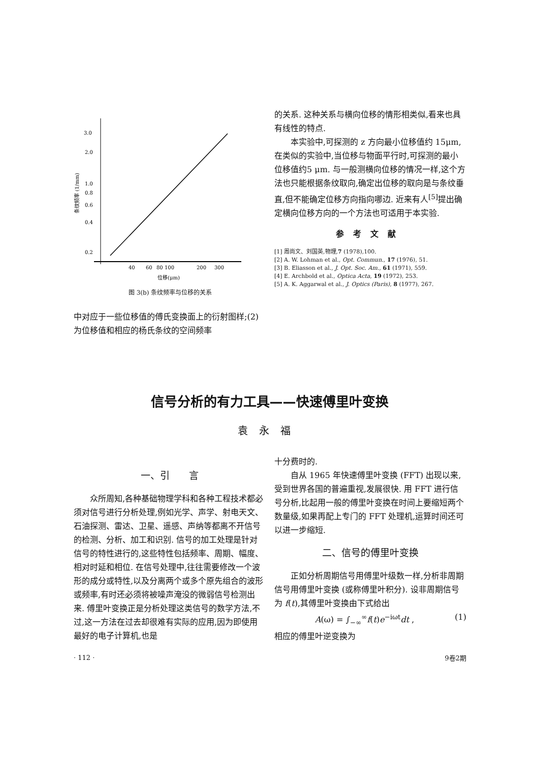3.0
2.0
1.0
0.8
0.6
0.4
0.2
条纹频率 (1/mm)
40
60
80 100
200
300
位移(μm)
图 3(b) 条纹频率与位移的关系
中对应于一些位移值的傅氏变换面上的衍射图样;(2)为位移值和相应的杨氏条纹的空间频率
的关系. 这种关系与横向位移的情形相类似,看来也具有线性的特点.
本实验中,可探测的 z 方向最小位移值约 15μm, 在类似的实验中,当位移与物面平行时,可探测的最小位移值约5 μm. 与一般测横向位移的情况一样,这个方法也只能根据条纹取向,确定出位移的取向是与条纹垂直,但不能确定位移方向指向哪边. 近来有人<sup>[5]</sup>提出确定横向位移方向的一个方法也可适用于本实验.
参考文献
[1] 周尚文、刘国英,物理,7 (1978),100.
[2] A. W. Lohman et al., Opt. Commun., 17 (1976), 51.
[3] B. Eliasson et al., J. Opt. Soc. Am., 61 (1971), 559.
[4] E. Archbold et al., Optica Acta, 19 (1972), 253.
[5] A. K. Aggarwal et al., J. Optics (Paris), 8 (1977), 267.
信号分析的有力工具——快速傅里叶变换
袁永福
一、引　　言
众所周知,各种基础物理学科和各种工程技术都必须对信号进行分析处理,例如光学、声学、射电天文、石油探测、雷达、卫星、遥感、声纳等都离不开信号的检测、分析、加工和识别. 信号的加工处理是针对信号的特性进行的,这些特性包括频率、周期、幅度、相对时延和相位. 在信号处理中,往往需要修改一个波形的成分或特性,以及分离两个或多个原先组合的波形或频率,有时还必须将被噪声淹没的微弱信号检测出来. 傅里叶变换正是分析处理这类信号的数学方法,不过,这一方法在过去却很难有实际的应用,因为即使用最好的电子计算机,也是
· 112 ·
十分费时的.
自从 1965 年快速傅里叶变换 (FFT) 出现以来,受到世界各国的普遍重视,发展很快. 用 FFT 进行信号分析,比起用一般的傅里叶变换在时间上要缩短两个数量级,如果再配上专门的 FFT 处理机,运算时间还可以进一步缩短.
二、信号的傅里叶变换
正如分析周期信号用傅里叶级数一样,分析非周期信号用傅里叶变换 (或称傅里叶积分). 设非周期信号为 f(t),其傅里叶变换由下式给出
A(ω) = ∫<sub>−∞</sub><sup>∞</sup>f(t)e<sup>−iωt</sup>dt , (1)
相应的傅里叶逆变换为
9卷2期